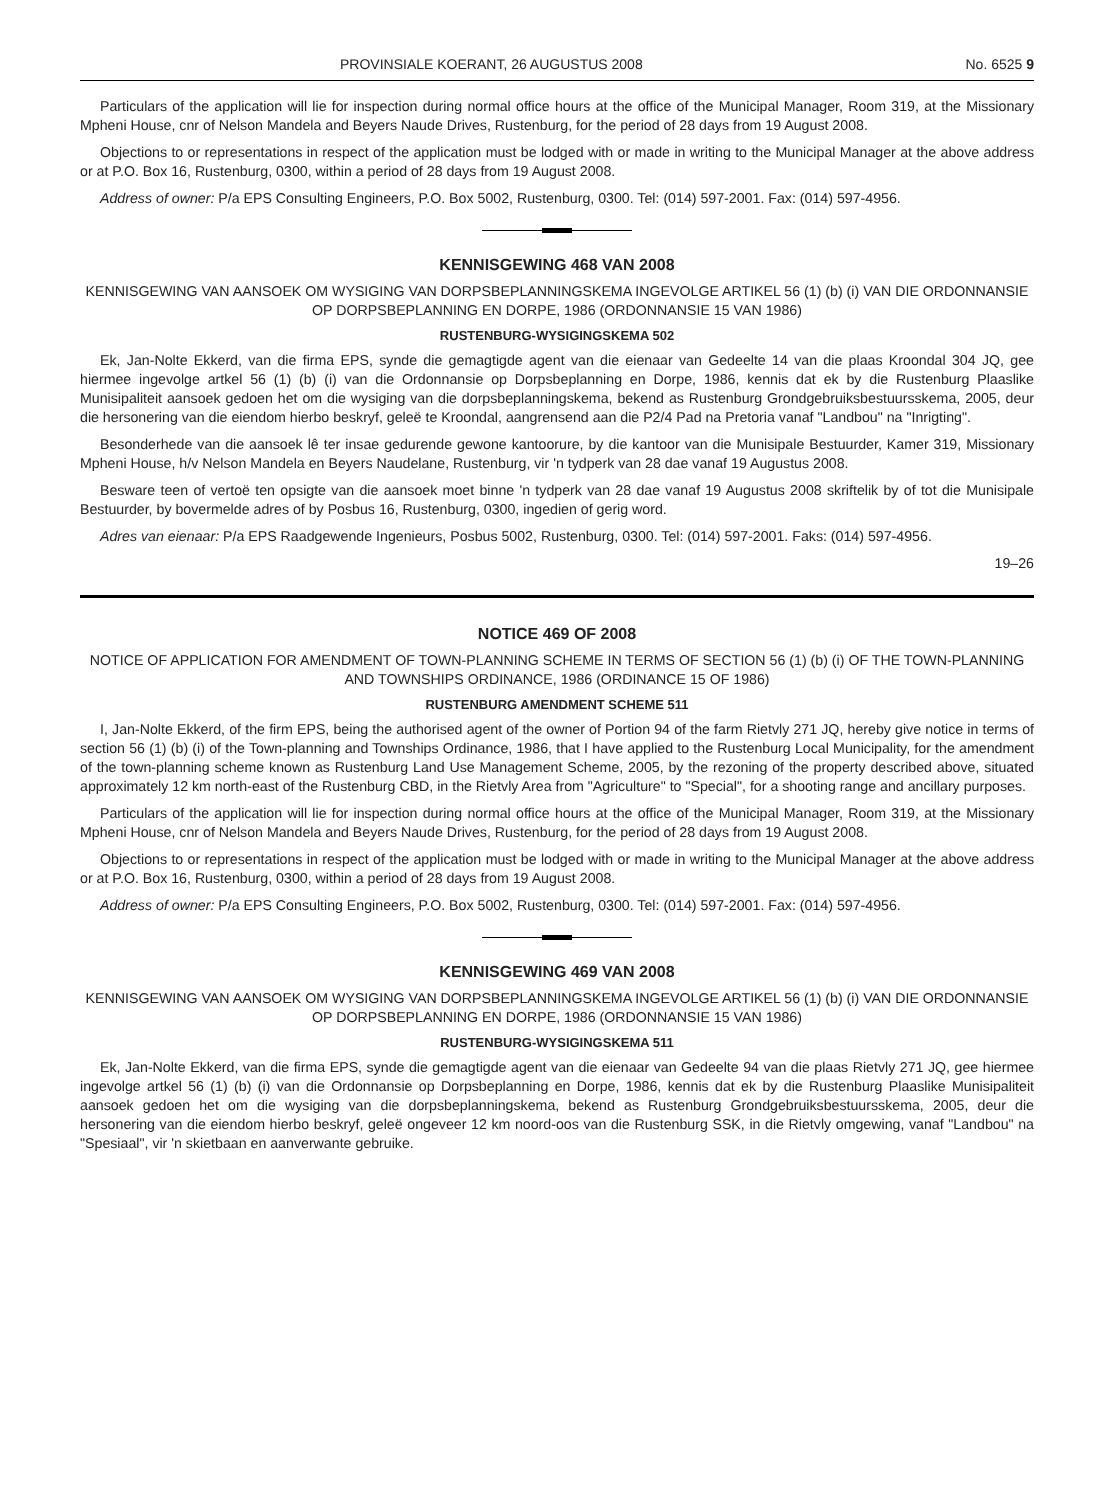PROVINSIALE KOERANT, 26 AUGUSTUS 2008 No. 6525 9
Particulars of the application will lie for inspection during normal office hours at the office of the Municipal Manager, Room 319, at the Missionary Mpheni House, cnr of Nelson Mandela and Beyers Naude Drives, Rustenburg, for the period of 28 days from 19 August 2008.
Objections to or representations in respect of the application must be lodged with or made in writing to the Municipal Manager at the above address or at P.O. Box 16, Rustenburg, 0300, within a period of 28 days from 19 August 2008.
Address of owner: P/a EPS Consulting Engineers, P.O. Box 5002, Rustenburg, 0300. Tel: (014) 597-2001. Fax: (014) 597-4956.
KENNISGEWING 468 VAN 2008
KENNISGEWING VAN AANSOEK OM WYSIGING VAN DORPSBEPLANNINGSKEMA INGEVOLGE ARTIKEL 56 (1) (b) (i) VAN DIE ORDONNANSIE OP DORPSBEPLANNING EN DORPE, 1986 (ORDONNANSIE 15 VAN 1986)
RUSTENBURG-WYSIGINGSKEMA 502
Ek, Jan-Nolte Ekkerd, van die firma EPS, synde die gemagtigde agent van die eienaar van Gedeelte 14 van die plaas Kroondal 304 JQ, gee hiermee ingevolge artkel 56 (1) (b) (i) van die Ordonnansie op Dorpsbeplanning en Dorpe, 1986, kennis dat ek by die Rustenburg Plaaslike Munisipaliteit aansoek gedoen het om die wysiging van die dorpsbeplanningskema, bekend as Rustenburg Grondgebruiksbestuursskema, 2005, deur die hersonering van die eiendom hierbo beskryf, geleë te Kroondal, aangrensend aan die P2/4 Pad na Pretoria vanaf "Landbou" na "Inrigting".
Besonderhede van die aansoek lê ter insae gedurende gewone kantoorure, by die kantoor van die Munisipale Bestuurder, Kamer 319, Missionary Mpheni House, h/v Nelson Mandela en Beyers Naudelane, Rustenburg, vir 'n tydperk van 28 dae vanaf 19 Augustus 2008.
Besware teen of vertoë ten opsigte van die aansoek moet binne 'n tydperk van 28 dae vanaf 19 Augustus 2008 skriftelik by of tot die Munisipale Bestuurder, by bovermelde adres of by Posbus 16, Rustenburg, 0300, ingedien of gerig word.
Adres van eienaar: P/a EPS Raadgewende Ingenieurs, Posbus 5002, Rustenburg, 0300. Tel: (014) 597-2001. Faks: (014) 597-4956.
19–26
NOTICE 469 OF 2008
NOTICE OF APPLICATION FOR AMENDMENT OF TOWN-PLANNING SCHEME IN TERMS OF SECTION 56 (1) (b) (i) OF THE TOWN-PLANNING AND TOWNSHIPS ORDINANCE, 1986 (ORDINANCE 15 OF 1986)
RUSTENBURG AMENDMENT SCHEME 511
I, Jan-Nolte Ekkerd, of the firm EPS, being the authorised agent of the owner of Portion 94 of the farm Rietvly 271 JQ, hereby give notice in terms of section 56 (1) (b) (i) of the Town-planning and Townships Ordinance, 1986, that I have applied to the Rustenburg Local Municipality, for the amendment of the town-planning scheme known as Rustenburg Land Use Management Scheme, 2005, by the rezoning of the property described above, situated approximately 12 km north-east of the Rustenburg CBD, in the Rietvly Area from "Agriculture" to "Special", for a shooting range and ancillary purposes.
Particulars of the application will lie for inspection during normal office hours at the office of the Municipal Manager, Room 319, at the Missionary Mpheni House, cnr of Nelson Mandela and Beyers Naude Drives, Rustenburg, for the period of 28 days from 19 August 2008.
Objections to or representations in respect of the application must be lodged with or made in writing to the Municipal Manager at the above address or at P.O. Box 16, Rustenburg, 0300, within a period of 28 days from 19 August 2008.
Address of owner: P/a EPS Consulting Engineers, P.O. Box 5002, Rustenburg, 0300. Tel: (014) 597-2001. Fax: (014) 597-4956.
KENNISGEWING 469 VAN 2008
KENNISGEWING VAN AANSOEK OM WYSIGING VAN DORPSBEPLANNINGSKEMA INGEVOLGE ARTIKEL 56 (1) (b) (i) VAN DIE ORDONNANSIE OP DORPSBEPLANNING EN DORPE, 1986 (ORDONNANSIE 15 VAN 1986)
RUSTENBURG-WYSIGINGSKEMA 511
Ek, Jan-Nolte Ekkerd, van die firma EPS, synde die gemagtigde agent van die eienaar van Gedeelte 94 van die plaas Rietvly 271 JQ, gee hiermee ingevolge artkel 56 (1) (b) (i) van die Ordonnansie op Dorpsbeplanning en Dorpe, 1986, kennis dat ek by die Rustenburg Plaaslike Munisipaliteit aansoek gedoen het om die wysiging van die dorpsbeplanningskema, bekend as Rustenburg Grondgebruiksbestuursskema, 2005, deur die hersonering van die eiendom hierbo beskryf, geleë ongeveer 12 km noord-oos van die Rustenburg SSK, in die Rietvly omgewing, vanaf "Landbou" na "Spesiaal", vir 'n skietbaan en aanverwante gebruike.